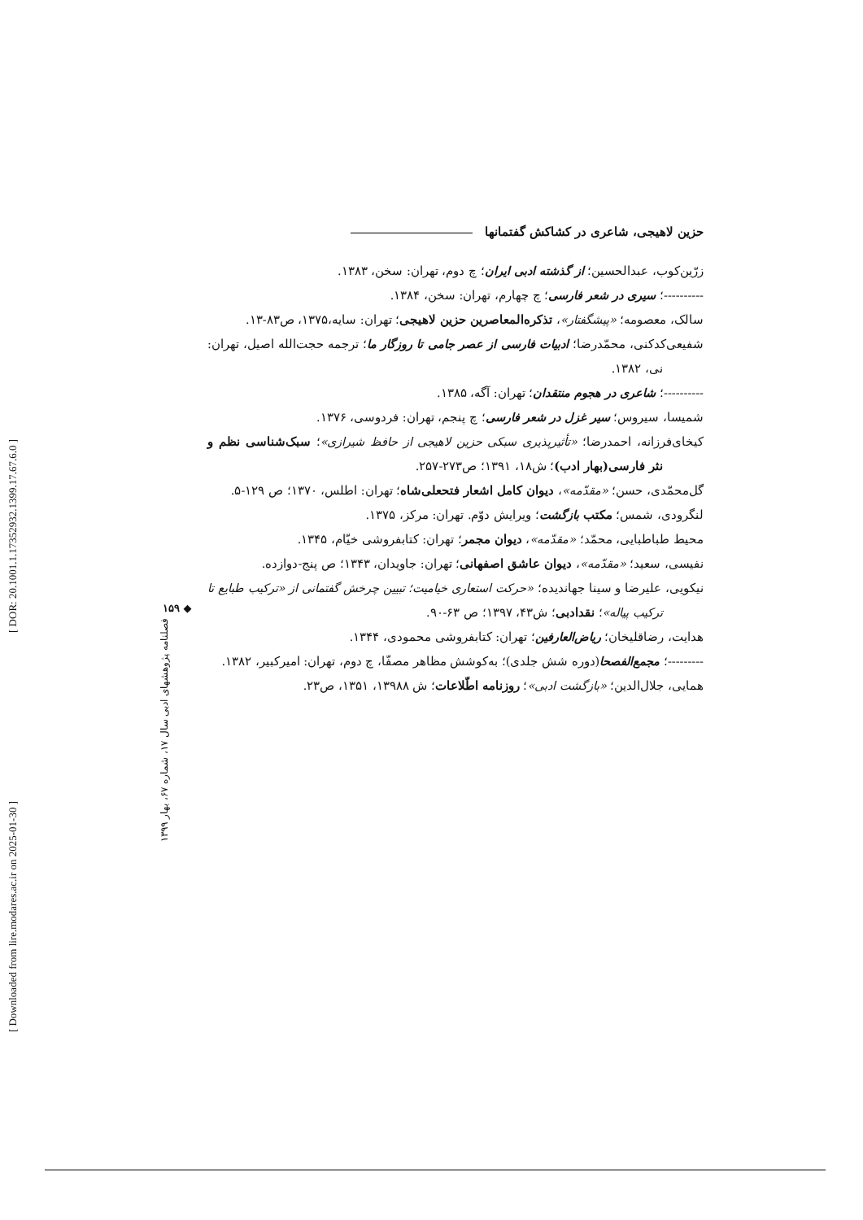[ DOR: 20.1001.1.17352932.1399.17.67.6.0 ]
[ Downloaded from lire.modares.ac.ir on 2025-01-30 ]
۱۵۹ ◆
فصلنامه پژوهشهای ادبی سال ۱۷، شماره ۶۷، بهار ۱۳۹۹
حزین لاهیجی، شاعری در کشاکش گفتمانها
زرّین‌کوب، عبدالحسین؛ از گذشته ادبی ایران؛ چ دوم، تهران: سخن، ۱۳۸۳.
----------؛ سیری در شعر فارسی؛ چ چهارم، تهران: سخن، ۱۳۸۴.
سالک، معصومه؛ «پیشگفتار»، تذکره‌المعاصرین حزین لاهیجی؛ تهران: سایه،۱۳۷۵، ص۸۳-۱۳.
شفیعی‌کدکنی، محمّدرضا؛ ادبیات فارسی از عصر جامی تا روزگار ما؛ ترجمه حجت‌الله اصیل، تهران: نی، ۱۳۸۲.
----------؛ شاعری در هجوم منتقدان؛ تهران: آگه، ۱۳۸۵.
شمیسا، سیروس؛ سیر غزل در شعر فارسی؛ چ پنجم، تهران: فردوسی، ۱۳۷۶.
کیخای‌فرزانه، احمدرضا؛ «تأثیرپذیری سبکی حزین لاهیجی از حافظ شیرازی»؛ سبک‌شناسی نظم و نثر فارسی(بهار ادب)؛ ش۱۸، ۱۳۹۱؛ ص۲۷۳-۲۵۷.
گل‌محمّدی، حسن؛ «مقدّمه»، دیوان کامل اشعار فتحعلی‌شاه؛ تهران: اطلس، ۱۳۷۰؛ ص ۱۲۹-۵.
لنگرودی، شمس؛ مکتب بازگشت؛ ویرایش دوّم. تهران: مرکز، ۱۳۷۵.
محیط طباطبایی، محمّد؛ «مقدّمه»، دیوان مجمر؛ تهران: کتابفروشی خیّام، ۱۳۴۵.
نفیسی، سعید؛ «مقدّمه»، دیوان عاشق اصفهانی؛ تهران: جاویدان، ۱۳۴۳؛ ص پنج-دوازده.
نیکویی، علیرضا و سینا جهاندیده؛ «حرکت استعاری خیامیت؛ تبیین چرخش گفتمانی از «ترکیب طبایع تا ترکیب پیاله»؛ نقدادبی؛ ش۴۳، ۱۳۹۷؛ ص ۶۳-۹۰.
هدایت، رضاقلیخان؛ ریاض‌العارفین؛ تهران: کتابفروشی محمودی، ۱۳۴۴.
---------؛ مجمع‌الفصحا(دوره شش جلدی)؛ به‌کوشش مظاهر مصفّا، چ دوم، تهران: امیرکبیر، ۱۳۸۲.
همایی، جلال‌الدین؛ «بازگشت ادبی»؛ روزنامه اطّلاعات؛ ش ۱۳۹۸۸، ۱۳۵۱، ص۲۳.